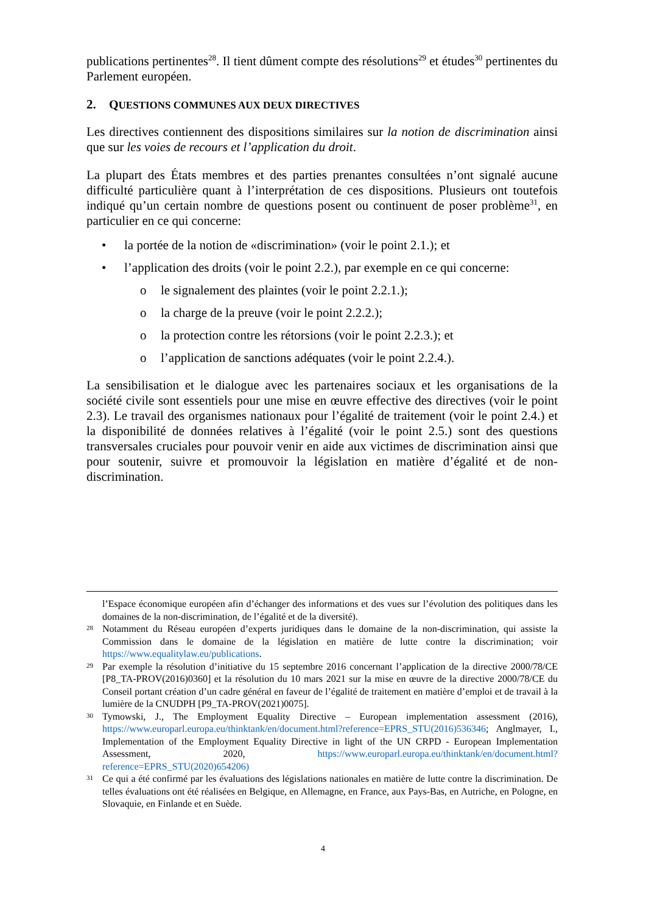publications pertinentes<sup>28</sup>. Il tient dûment compte des résolutions<sup>29</sup> et études<sup>30</sup> pertinentes du Parlement européen.
2. QUESTIONS COMMUNES AUX DEUX DIRECTIVES
Les directives contiennent des dispositions similaires sur la notion de discrimination ainsi que sur les voies de recours et l’application du droit.
La plupart des États membres et des parties prenantes consultées n’ont signalé aucune difficulté particulière quant à l’interprétation de ces dispositions. Plusieurs ont toutefois indiqué qu’un certain nombre de questions posent ou continuent de poser problème<sup>31</sup>, en particulier en ce qui concerne:
• la portée de la notion de «discrimination» (voir le point 2.1.); et
• l’application des droits (voir le point 2.2.), par exemple en ce qui concerne:
o le signalement des plaintes (voir le point 2.2.1.);
o la charge de la preuve (voir le point 2.2.2.);
o la protection contre les rétorsions (voir le point 2.2.3.); et
o l’application de sanctions adéquates (voir le point 2.2.4.).
La sensibilisation et le dialogue avec les partenaires sociaux et les organisations de la société civile sont essentiels pour une mise en œuvre effective des directives (voir le point 2.3). Le travail des organismes nationaux pour l’égalité de traitement (voir le point 2.4.) et la disponibilité de données relatives à l’égalité (voir le point 2.5.) sont des questions transversales cruciales pour pouvoir venir en aide aux victimes de discrimination ainsi que pour soutenir, suivre et promouvoir la législation en matière d’égalité et de non-discrimination.
l’Espace économique européen afin d’échanger des informations et des vues sur l’évolution des politiques dans les domaines de la non-discrimination, de l’égalité et de la diversité).
<sup>28</sup> Notamment du Réseau européen d’experts juridiques dans le domaine de la non-discrimination, qui assiste la Commission dans le domaine de la législation en matière de lutte contre la discrimination; voir https://www.equalitylaw.eu/publications.
<sup>29</sup> Par exemple la résolution d’initiative du 15 septembre 2016 concernant l’application de la directive 2000/78/CE [P8_TA-PROV(2016)0360] et la résolution du 10 mars 2021 sur la mise en œuvre de la directive 2000/78/CE du Conseil portant création d’un cadre général en faveur de l’égalité de traitement en matière d’emploi et de travail à la lumière de la CNUDPH [P9_TA-PROV(2021)0075].
<sup>30</sup> Tymowski, J., The Employment Equality Directive – European implementation assessment (2016), https://www.europarl.europa.eu/thinktank/en/document.html?reference=EPRS_STU(2016)536346; Anglmayer, I., Implementation of the Employment Equality Directive in light of the UN CRPD - European Implementation Assessment, 2020, https://www.europarl.europa.eu/thinktank/en/document.html?reference=EPRS_STU(2020)654206)
<sup>31</sup> Ce qui a été confirmé par les évaluations des législations nationales en matière de lutte contre la discrimination. De telles évaluations ont été réalisées en Belgique, en Allemagne, en France, aux Pays-Bas, en Autriche, en Pologne, en Slovaquie, en Finlande et en Suède.
4